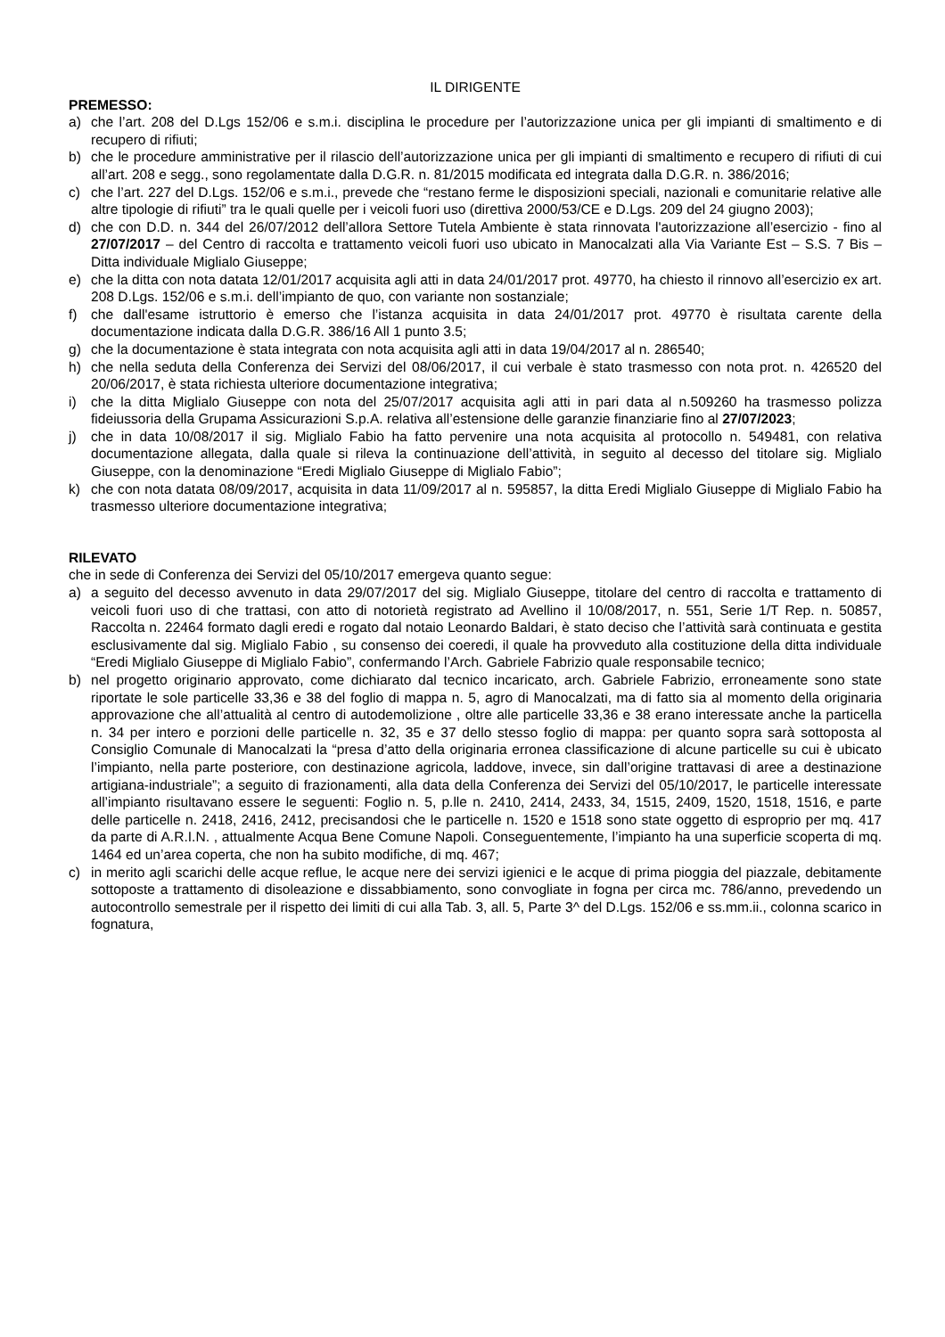IL DIRIGENTE
PREMESSO:
a) che l’art. 208 del D.Lgs 152/06 e s.m.i. disciplina le procedure per l’autorizzazione unica per gli impianti di smaltimento e di recupero di rifiuti;
b) che le procedure amministrative per il rilascio dell’autorizzazione unica per gli impianti di smaltimento e recupero di rifiuti di cui all’art. 208 e segg., sono regolamentate dalla D.G.R. n. 81/2015 modificata ed integrata dalla D.G.R. n. 386/2016;
c) che l’art. 227 del D.Lgs. 152/06 e s.m.i., prevede che “restano ferme le disposizioni speciali, nazionali e comunitarie relative alle altre tipologie di rifiuti” tra le quali quelle per i veicoli fuori uso (direttiva 2000/53/CE e D.Lgs. 209 del 24 giugno 2003);
d) che con D.D. n. 344 del 26/07/2012 dell’allora Settore Tutela Ambiente è stata rinnovata l'autorizzazione all’esercizio - fino al 27/07/2017 – del Centro di raccolta e trattamento veicoli fuori uso ubicato in Manocalzati alla Via Variante Est – S.S. 7 Bis – Ditta individuale Miglialo Giuseppe;
e) che la ditta con nota datata 12/01/2017 acquisita agli atti in data 24/01/2017 prot. 49770, ha chiesto il rinnovo all’esercizio ex art. 208 D.Lgs. 152/06 e s.m.i. dell’impianto de quo, con variante non sostanziale;
f) che dall'esame istruttorio è emerso che l’istanza acquisita in data 24/01/2017 prot. 49770 è risultata carente della documentazione indicata dalla D.G.R. 386/16 All 1 punto 3.5;
g) che la documentazione è stata integrata con nota acquisita agli atti in data 19/04/2017 al n. 286540;
h) che nella seduta della Conferenza dei Servizi del 08/06/2017, il cui verbale è stato trasmesso con nota prot. n. 426520 del 20/06/2017, è stata richiesta ulteriore documentazione integrativa;
i) che la ditta Miglialo Giuseppe con nota del 25/07/2017 acquisita agli atti in pari data al n.509260 ha trasmesso polizza fideiussoria della Grupama Assicurazioni S.p.A. relativa all’estensione delle garanzie finanziarie fino al 27/07/2023;
j) che in data 10/08/2017 il sig. Miglialo Fabio ha fatto pervenire una nota acquisita al protocollo n. 549481, con relativa documentazione allegata, dalla quale si rileva la continuazione dell’attività, in seguito al decesso del titolare sig. Miglialo Giuseppe, con la denominazione “Eredi Miglialo Giuseppe di Miglialo Fabio”;
k) che con nota datata 08/09/2017, acquisita in data 11/09/2017 al n. 595857, la ditta Eredi Miglialo Giuseppe di Miglialo Fabio ha trasmesso ulteriore documentazione integrativa;
RILEVATO
che in sede di Conferenza dei Servizi del 05/10/2017 emergeva quanto segue:
a) a seguito del decesso avvenuto in data 29/07/2017 del sig. Miglialo Giuseppe, titolare del centro di raccolta e trattamento di veicoli fuori uso di che trattasi, con atto di notorietà registrato ad Avellino il 10/08/2017, n. 551, Serie 1/T Rep. n. 50857, Raccolta n. 22464 formato dagli eredi e rogato dal notaio Leonardo Baldari, è stato deciso che l’attività sarà continuata e gestita esclusivamente dal sig. Miglialo Fabio , su consenso dei coeredi, il quale ha provveduto alla costituzione della ditta individuale “Eredi Miglialo Giuseppe di Miglialo Fabio”, confermando l’Arch. Gabriele Fabrizio quale responsabile tecnico;
b) nel progetto originario approvato, come dichiarato dal tecnico incaricato, arch. Gabriele Fabrizio, erroneamente sono state riportate le sole particelle 33,36 e 38 del foglio di mappa n. 5, agro di Manocalzati, ma di fatto sia al momento della originaria approvazione che all’attualità al centro di autodemolizione , oltre alle particelle 33,36 e 38 erano interessate anche la particella n. 34 per intero e porzioni delle particelle n. 32, 35 e 37 dello stesso foglio di mappa: per quanto sopra sarà sottoposta al Consiglio Comunale di Manocalzati la “presa d’atto della originaria erronea classificazione di alcune particelle su cui è ubicato l’impianto, nella parte posteriore, con destinazione agricola, laddove, invece, sin dall’origine trattavasi di aree a destinazione artigiana-industriale”; a seguito di frazionamenti, alla data della Conferenza dei Servizi del 05/10/2017, le particelle interessate all’impianto risultavano essere le seguenti: Foglio n. 5, p.lle n. 2410, 2414, 2433, 34, 1515, 2409, 1520, 1518, 1516, e parte delle particelle n. 2418, 2416, 2412, precisandosi che le particelle n. 1520 e 1518 sono state oggetto di esproprio per mq. 417 da parte di A.R.I.N. , attualmente Acqua Bene Comune Napoli. Conseguentemente, l’impianto ha una superficie scoperta di mq. 1464 ed un’area coperta, che non ha subito modifiche, di mq. 467;
c) in merito agli scarichi delle acque reflue, le acque nere dei servizi igienici e le acque di prima pioggia del piazzale, debitamente sottoposte a trattamento di disoleazione e dissabbiamento, sono convogliate in fogna per circa mc. 786/anno, prevedendo un autocontrollo semestrale per il rispetto dei limiti di cui alla Tab. 3, all. 5, Parte 3^ del D.Lgs. 152/06 e ss.mm.ii., colonna scarico in fognatura,